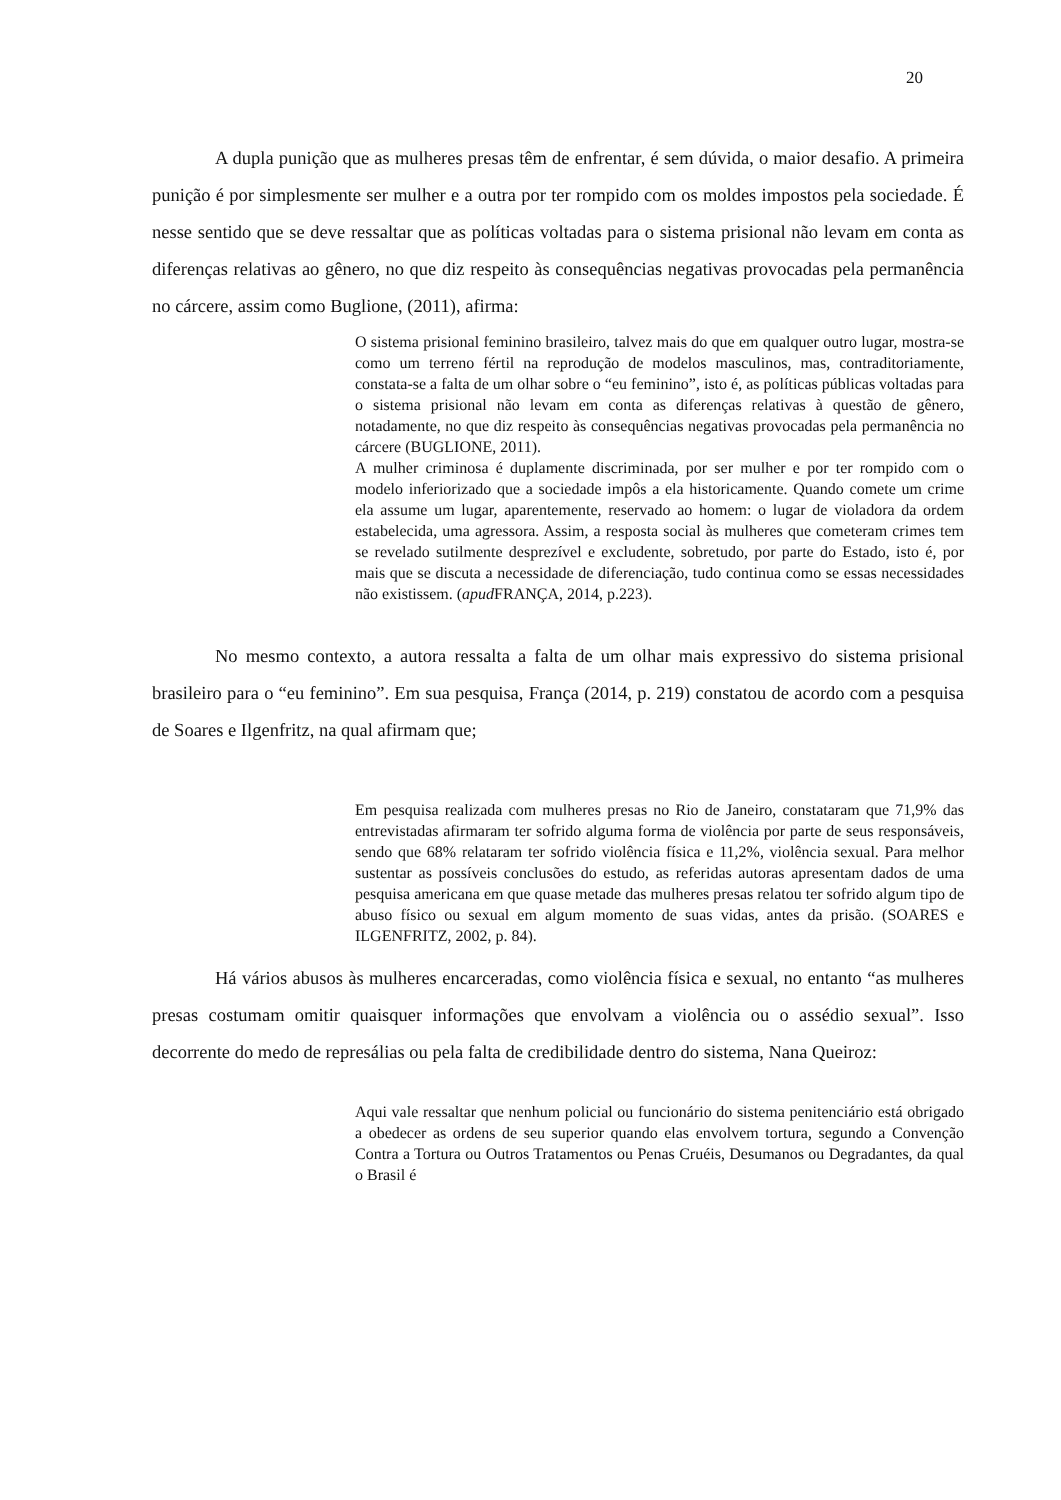20
A dupla punição que as mulheres presas têm de enfrentar, é sem dúvida, o maior desafio. A primeira punição é por simplesmente ser mulher e a outra por ter rompido com os moldes impostos pela sociedade. É nesse sentido que se deve ressaltar que as políticas voltadas para o sistema prisional não levam em conta as diferenças relativas ao gênero, no que diz respeito às consequências negativas provocadas pela permanência no cárcere, assim como Buglione, (2011), afirma:
O sistema prisional feminino brasileiro, talvez mais do que em qualquer outro lugar, mostra-se como um terreno fértil na reprodução de modelos masculinos, mas, contraditoriamente, constata-se a falta de um olhar sobre o “eu feminino”, isto é, as políticas públicas voltadas para o sistema prisional não levam em conta as diferenças relativas à questão de gênero, notadamente, no que diz respeito às consequências negativas provocadas pela permanência no cárcere (BUGLIONE, 2011).
A mulher criminosa é duplamente discriminada, por ser mulher e por ter rompido com o modelo inferiorizado que a sociedade impôs a ela historicamente. Quando comete um crime ela assume um lugar, aparentemente, reservado ao homem: o lugar de violadora da ordem estabelecida, uma agressora. Assim, a resposta social às mulheres que cometeram crimes tem se revelado sutilmente desprezível e excludente, sobretudo, por parte do Estado, isto é, por mais que se discuta a necessidade de diferenciação, tudo continua como se essas necessidades não existissem. (apud FRANÇA, 2014, p.223).
No mesmo contexto, a autora ressalta a falta de um olhar mais expressivo do sistema prisional brasileiro para o “eu feminino”. Em sua pesquisa, França (2014, p. 219) constatou de acordo com a pesquisa de Soares e Ilgenfritz, na qual afirmam que;
Em pesquisa realizada com mulheres presas no Rio de Janeiro, constataram que 71,9% das entrevistadas afirmaram ter sofrido alguma forma de violência por parte de seus responsáveis, sendo que 68% relataram ter sofrido violência física e 11,2%, violência sexual. Para melhor sustentar as possíveis conclusões do estudo, as referidas autoras apresentam dados de uma pesquisa americana em que quase metade das mulheres presas relatou ter sofrido algum tipo de abuso físico ou sexual em algum momento de suas vidas, antes da prisão. (SOARES e ILGENFRITZ, 2002, p. 84).
Há vários abusos às mulheres encarceradas, como violência física e sexual, no entanto “as mulheres presas costumam omitir quaisquer informações que envolvam a violência ou o assédio sexual”. Isso decorrente do medo de represálias ou pela falta de credibilidade dentro do sistema, Nana Queiroz:
Aqui vale ressaltar que nenhum policial ou funcionário do sistema penitenciário está obrigado a obedecer as ordens de seu superior quando elas envolvem tortura, segundo a Convenção Contra a Tortura ou Outros Tratamentos ou Penas Cruéis, Desumanos ou Degradantes, da qual o Brasil é